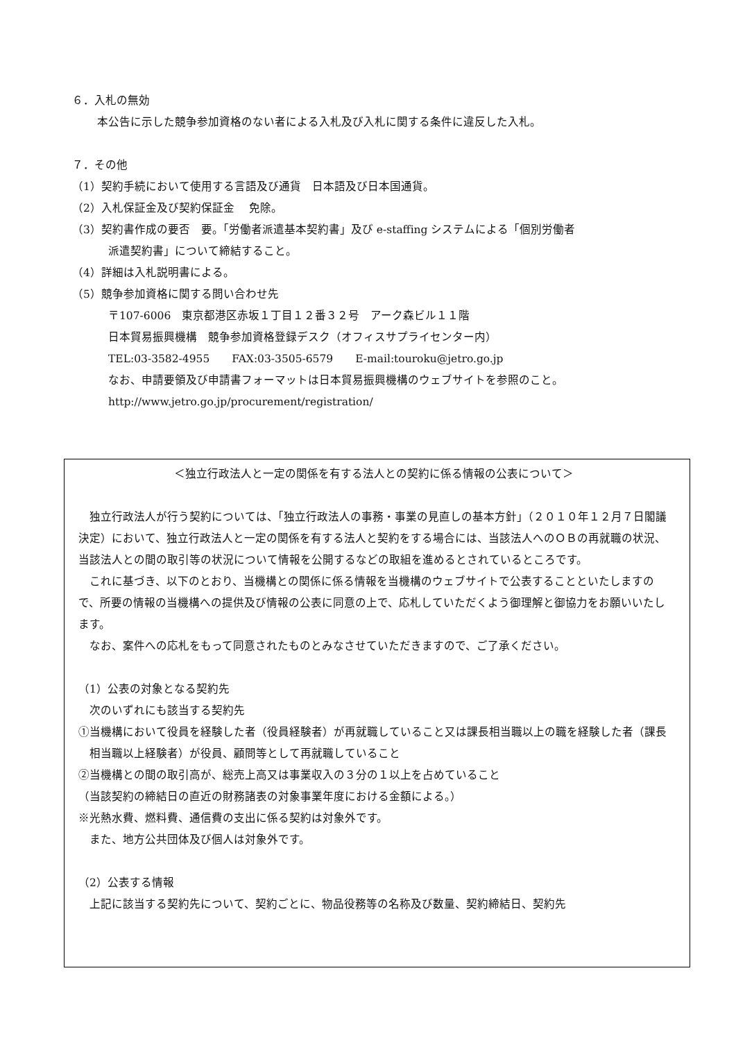６．入札の無効
本公告に示した競争参加資格のない者による入札及び入札に関する条件に違反した入札。
７．その他
（1）契約手続において使用する言語及び通貨　日本語及び日本国通貨。
（2）入札保証金及び契約保証金　 免除。
（3）契約書作成の要否　要。「労働者派遣基本契約書」及び e-staffing システムによる「個別労働者
派遣契約書」について締結すること。
（4）詳細は入札説明書による。
（5）競争参加資格に関する問い合わせ先
〒107-6006　東京都港区赤坂１丁目１２番３２号　アーク森ビル１１階
日本貿易振興機構　競争参加資格登録デスク（オフィスサプライセンター内）
TEL:03-3582-4955　　FAX:03-3505-6579　　E-mail:touroku@jetro.go.jp
なお、申請要領及び申請書フォーマットは日本貿易振興機構のウェブサイトを参照のこと。
http://www.jetro.go.jp/procurement/registration/
＜独立行政法人と一定の関係を有する法人との契約に係る情報の公表について＞
独立行政法人が行う契約については、「独立行政法人の事務・事業の見直しの基本方針」（２０１０年１２月７日閣議決定）において、独立行政法人と一定の関係を有する法人と契約をする場合には、当該法人へのＯＢの再就職の状況、当該法人との間の取引等の状況について情報を公開するなどの取組を進めるとされているところです。
これに基づき、以下のとおり、当機構との関係に係る情報を当機構のウェブサイトで公表することといたしますので、所要の情報の当機構への提供及び情報の公表に同意の上で、応札していただくよう御理解と御協力をお願いいたします。
なお、案件への応札をもって同意されたものとみなさせていただきますので、ご了承ください。
（1）公表の対象となる契約先
次のいずれにも該当する契約先
①当機構において役員を経験した者（役員経験者）が再就職していること又は課長相当職以上の職を経験した者（課長相当職以上経験者）が役員、顧問等として再就職していること
②当機構との間の取引高が、総売上高又は事業収入の３分の１以上を占めていること
（当該契約の締結日の直近の財務諸表の対象事業年度における金額による。）
※光熱水費、燃料費、通信費の支出に係る契約は対象外です。
また、地方公共団体及び個人は対象外です。
（2）公表する情報
上記に該当する契約先について、契約ごとに、物品役務等の名称及び数量、契約締結日、契約先